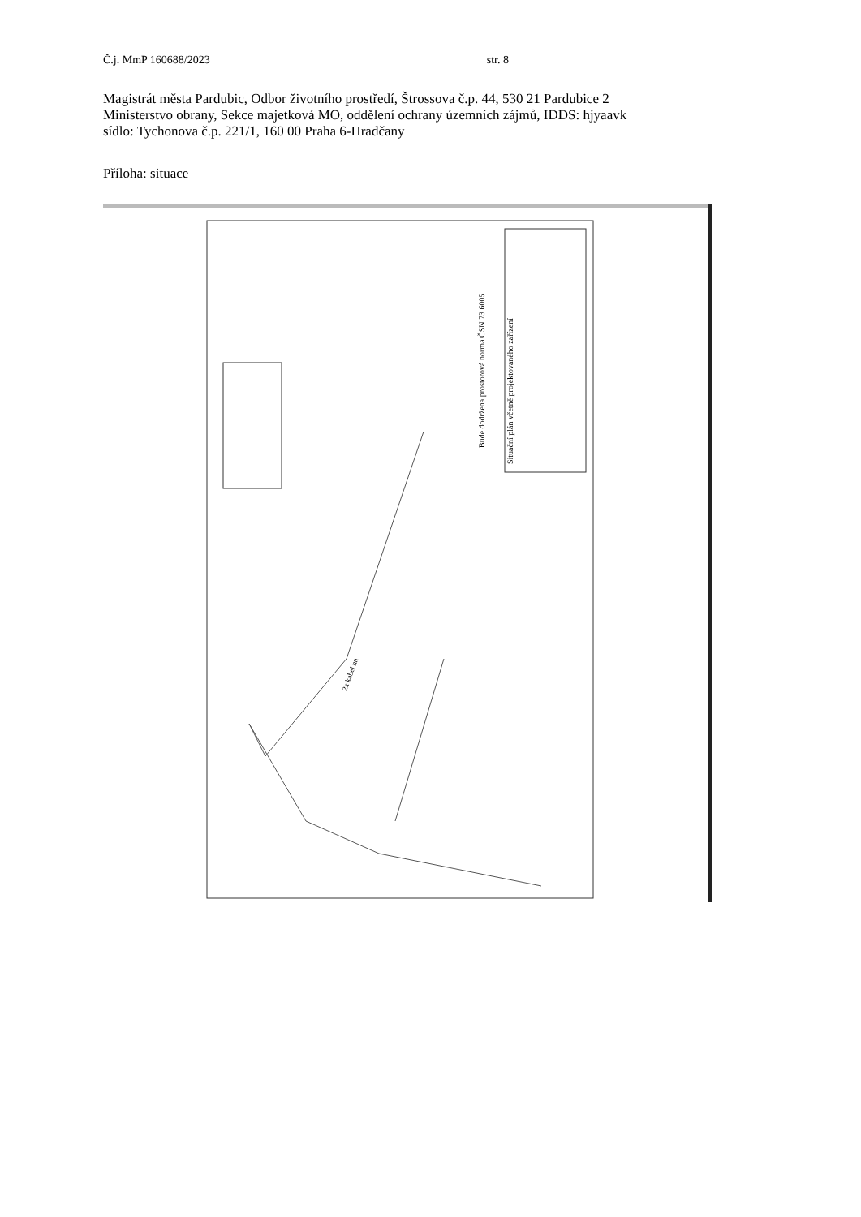Č.j. MmP 160688/2023 str. 8
Magistrát města Pardubic, Odbor životního prostředí, Štrossova č.p. 44, 530 21 Pardubice 2
Ministerstvo obrany, Sekce majetková MO, oddělení ochrany územních zájmů, IDDS: hjyaavk
sídlo: Tychonova č.p. 221/1, 160 00 Praha 6-Hradčany
Příloha: situace
2x kabel nn
Situační plán včetně projektovaného zařízení
Bude dodržena prostorová norma ČSN 73 6005